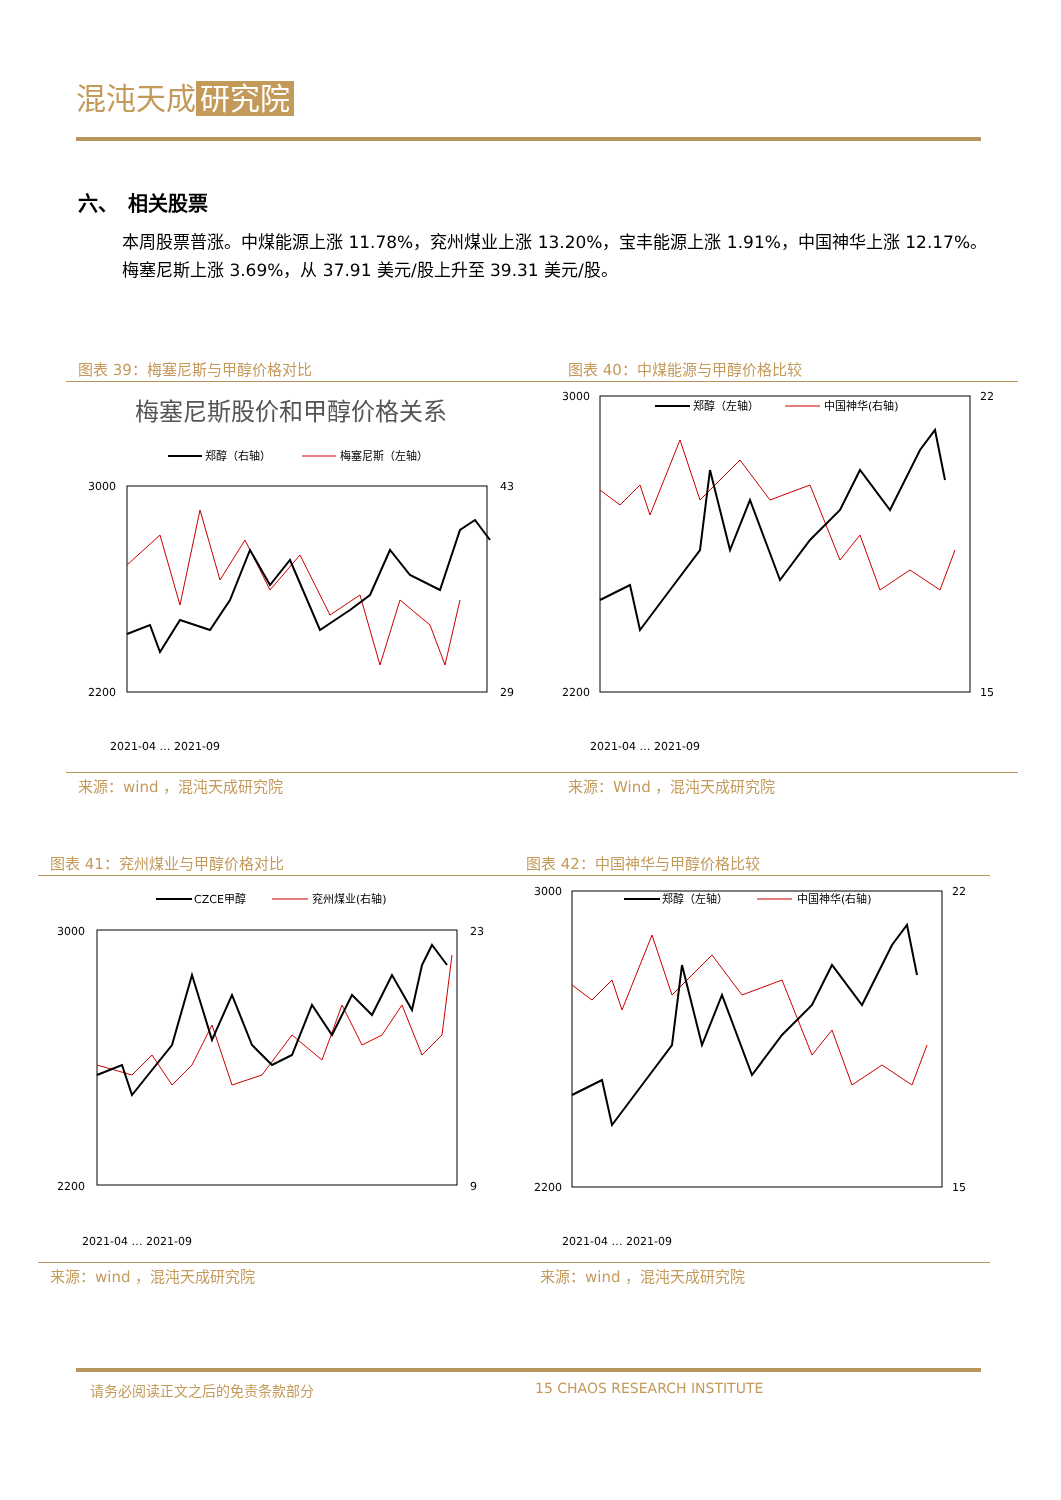混沌天成 研究院
六、　相关股票
本周股票普涨。中煤能源上涨 11.78%，兖州煤业上涨 13.20%，宝丰能源上涨 1.91%，中国神华上涨 12.17%。
梅塞尼斯上涨 3.69%，从 37.91 美元/股上升至 39.31 美元/股。
图表 39：梅塞尼斯与甲醇价格对比 图表 40：中煤能源与甲醇价格比较
梅塞尼斯股价和甲醇价格关系
郑醇（右轴）
梅塞尼斯（左轴）
3000
2200
43
29
2021-04 … 2021-09
郑醇（左轴）
中国神华(右轴)
3000
2200
22
15
2021-04 … 2021-09
来源：wind ，混沌天成研究院 来源：Wind ，混沌天成研究院
图表 41：兖州煤业与甲醇价格对比 图表 42：中国神华与甲醇价格比较
CZCE甲醇
兖州煤业(右轴)
3000
2200
23
9
2021-04 … 2021-09
郑醇（左轴）
中国神华(右轴)
3000
2200
22
15
2021-04 … 2021-09
来源：wind ，混沌天成研究院 来源：wind ，混沌天成研究院
请务必阅读正文之后的免责条款部分 15 CHAOS RESEARCH INSTITUTE